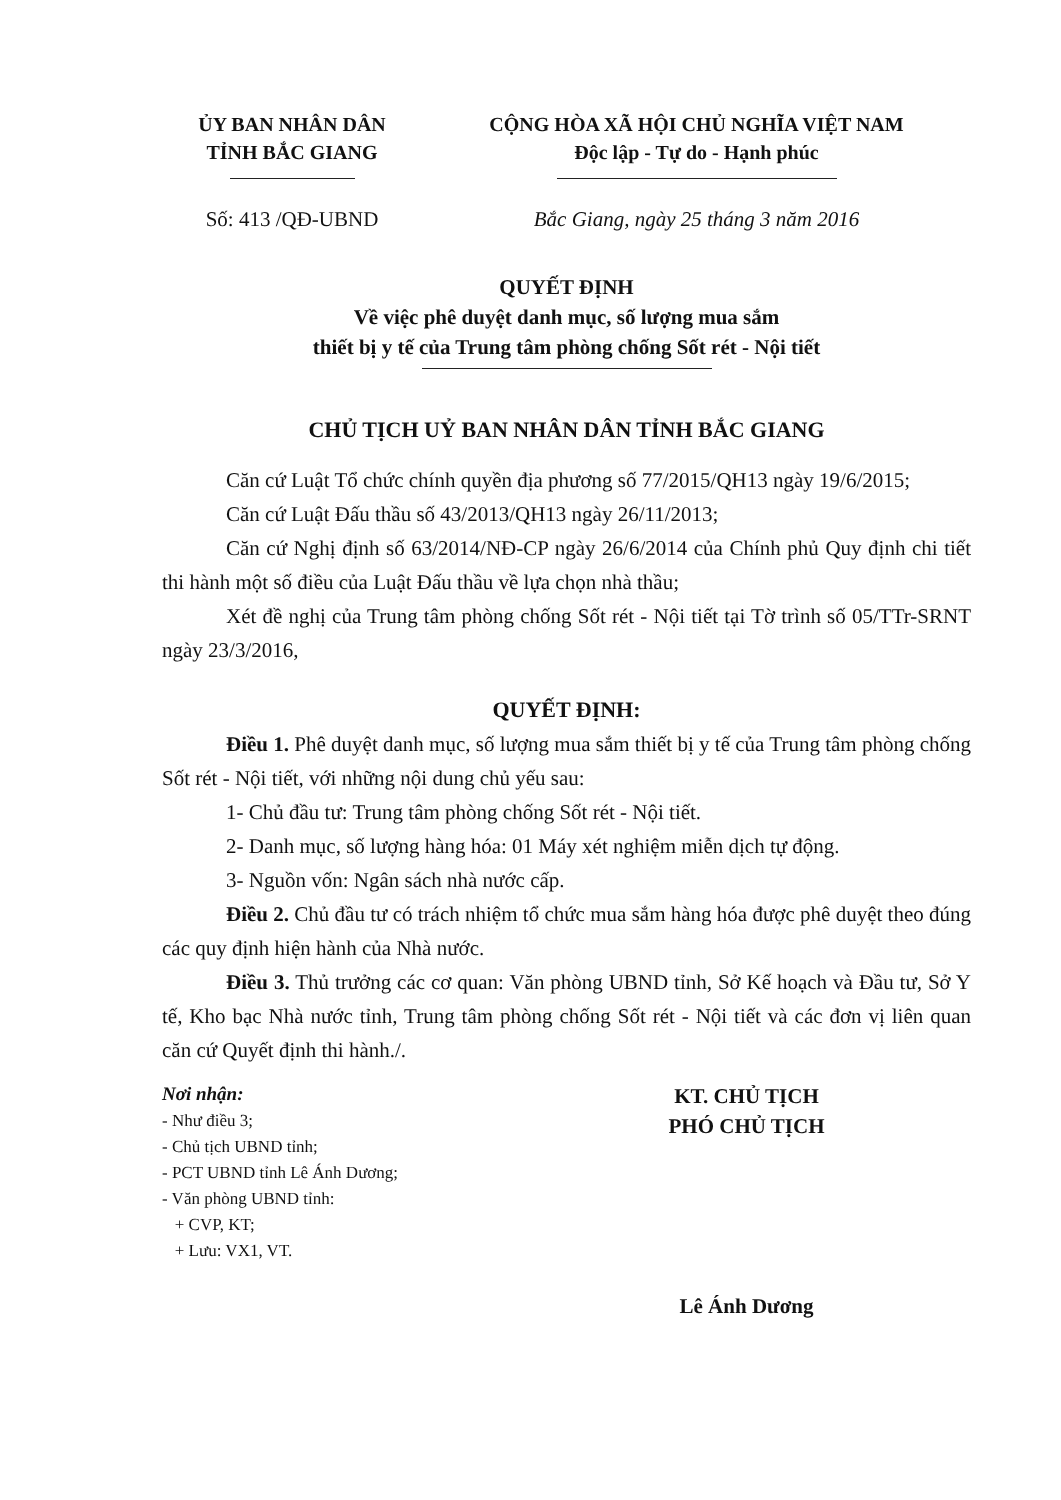ỦY BAN NHÂN DÂN
TỈNH BẮC GIANG
CỘNG HÒA XÃ HỘI CHỦ NGHĨA VIỆT NAM
Độc lập - Tự do - Hạnh phúc
Số: 413 /QĐ-UBND Bắc Giang, ngày 25 tháng 3 năm 2016
QUYẾT ĐỊNH
Về việc phê duyệt danh mục, số lượng mua sắm
thiết bị y tế của Trung tâm phòng chống Sốt rét - Nội tiết
CHỦ TỊCH UỶ BAN NHÂN DÂN TỈNH BẮC GIANG
Căn cứ Luật Tổ chức chính quyền địa phương số 77/2015/QH13 ngày 19/6/2015;
Căn cứ Luật Đấu thầu số 43/2013/QH13 ngày 26/11/2013;
Căn cứ Nghị định số 63/2014/NĐ-CP ngày 26/6/2014 của Chính phủ Quy định chi tiết thi hành một số điều của Luật Đấu thầu về lựa chọn nhà thầu;
Xét đề nghị của Trung tâm phòng chống Sốt rét - Nội tiết tại Tờ trình số 05/TTr-SRNT ngày 23/3/2016,
QUYẾT ĐỊNH:
Điều 1. Phê duyệt danh mục, số lượng mua sắm thiết bị y tế của Trung tâm phòng chống Sốt rét - Nội tiết, với những nội dung chủ yếu sau:
1- Chủ đầu tư: Trung tâm phòng chống Sốt rét - Nội tiết.
2- Danh mục, số lượng hàng hóa: 01 Máy xét nghiệm miễn dịch tự động.
3- Nguồn vốn: Ngân sách nhà nước cấp.
Điều 2. Chủ đầu tư có trách nhiệm tổ chức mua sắm hàng hóa được phê duyệt theo đúng các quy định hiện hành của Nhà nước.
Điều 3. Thủ trưởng các cơ quan: Văn phòng UBND tỉnh, Sở Kế hoạch và Đầu tư, Sở Y tế, Kho bạc Nhà nước tỉnh, Trung tâm phòng chống Sốt rét - Nội tiết và các đơn vị liên quan căn cứ Quyết định thi hành./.
Nơi nhận:
- Như điều 3;
- Chủ tịch UBND tỉnh;
- PCT UBND tỉnh Lê Ánh Dương;
- Văn phòng UBND tỉnh:
+ CVP, KT;
+ Lưu: VX1, VT.
KT. CHỦ TỊCH
PHÓ CHỦ TỊCH
Lê Ánh Dương